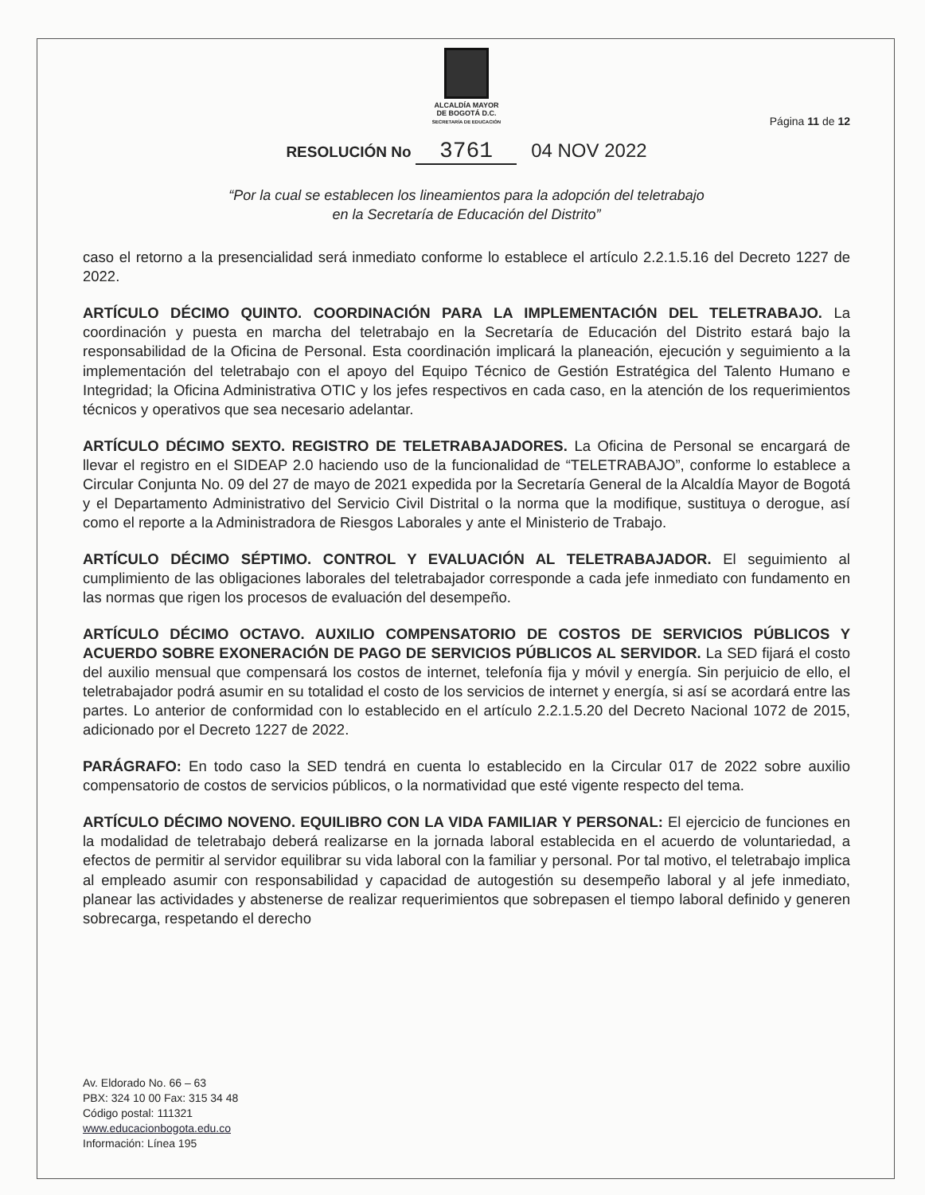ALCALDÍA MAYOR
DE BOGOTÁ D.C.
SECRETARÍA DE EDUCACIÓN
Página 11 de 12
RESOLUCIÓN No 3761 04 NOV 2022
“Por la cual se establecen los lineamientos para la adopción del teletrabajo
en la Secretaría de Educación del Distrito”
caso el retorno a la presencialidad será inmediato conforme lo establece el artículo 2.2.1.5.16 del Decreto 1227 de 2022.
ARTÍCULO DÉCIMO QUINTO. COORDINACIÓN PARA LA IMPLEMENTACIÓN DEL TELETRABAJO. La coordinación y puesta en marcha del teletrabajo en la Secretaría de Educación del Distrito estará bajo la responsabilidad de la Oficina de Personal. Esta coordinación implicará la planeación, ejecución y seguimiento a la implementación del teletrabajo con el apoyo del Equipo Técnico de Gestión Estratégica del Talento Humano e Integridad; la Oficina Administrativa OTIC y los jefes respectivos en cada caso, en la atención de los requerimientos técnicos y operativos que sea necesario adelantar.
ARTÍCULO DÉCIMO SEXTO. REGISTRO DE TELETRABAJADORES. La Oficina de Personal se encargará de llevar el registro en el SIDEAP 2.0 haciendo uso de la funcionalidad de “TELETRABAJO”, conforme lo establece a Circular Conjunta No. 09 del 27 de mayo de 2021 expedida por la Secretaría General de la Alcaldía Mayor de Bogotá y el Departamento Administrativo del Servicio Civil Distrital o la norma que la modifique, sustituya o derogue, así como el reporte a la Administradora de Riesgos Laborales y ante el Ministerio de Trabajo.
ARTÍCULO DÉCIMO SÉPTIMO. CONTROL Y EVALUACIÓN AL TELETRABAJADOR. El seguimiento al cumplimiento de las obligaciones laborales del teletrabajador corresponde a cada jefe inmediato con fundamento en las normas que rigen los procesos de evaluación del desempeño.
ARTÍCULO DÉCIMO OCTAVO. AUXILIO COMPENSATORIO DE COSTOS DE SERVICIOS PÚBLICOS Y ACUERDO SOBRE EXONERACIÓN DE PAGO DE SERVICIOS PÚBLICOS AL SERVIDOR. La SED fijará el costo del auxilio mensual que compensará los costos de internet, telefonía fija y móvil y energía. Sin perjuicio de ello, el teletrabajador podrá asumir en su totalidad el costo de los servicios de internet y energía, si así se acordará entre las partes. Lo anterior de conformidad con lo establecido en el artículo 2.2.1.5.20 del Decreto Nacional 1072 de 2015, adicionado por el Decreto 1227 de 2022.
PARÁGRAFO: En todo caso la SED tendrá en cuenta lo establecido en la Circular 017 de 2022 sobre auxilio compensatorio de costos de servicios públicos, o la normatividad que esté vigente respecto del tema.
ARTÍCULO DÉCIMO NOVENO. EQUILIBRO CON LA VIDA FAMILIAR Y PERSONAL: El ejercicio de funciones en la modalidad de teletrabajo deberá realizarse en la jornada laboral establecida en el acuerdo de voluntariedad, a efectos de permitir al servidor equilibrar su vida laboral con la familiar y personal. Por tal motivo, el teletrabajo implica al empleado asumir con responsabilidad y capacidad de autogestión su desempeño laboral y al jefe inmediato, planear las actividades y abstenerse de realizar requerimientos que sobrepasen el tiempo laboral definido y generen sobrecarga, respetando el derecho
Av. Eldorado No. 66 – 63
PBX: 324 10 00 Fax: 315 34 48
Código postal: 111321
www.educacionbogota.edu.co
Información: Línea 195